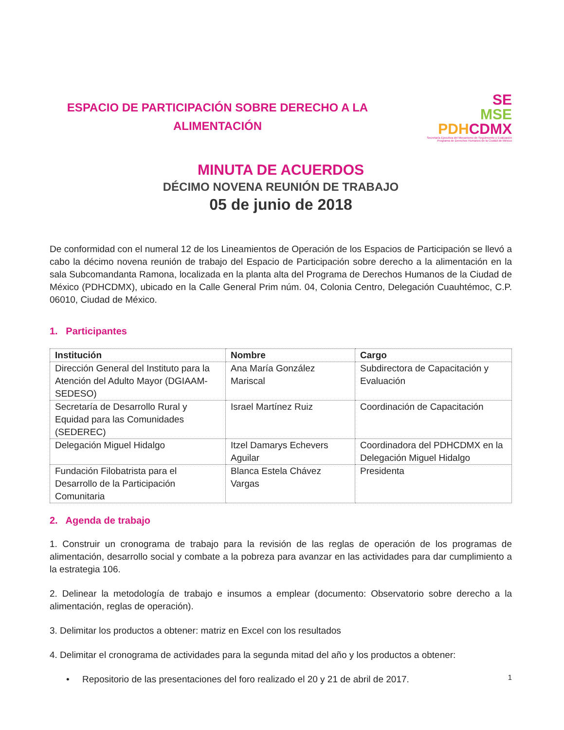ESPACIO DE PARTICIPACIÓN SOBRE DERECHO A LA
ALIMENTACIÓN
SE
MSE
PDH CDMX
Secretaría Ejecutiva del Mecanismo de Seguimiento y Evaluación
Programa de Derechos Humanos de la Ciudad de México
MINUTA DE ACUERDOS
DÉCIMO NOVENA REUNIÓN DE TRABAJO
05 de junio de 2018
De conformidad con el numeral 12 de los Lineamientos de Operación de los Espacios de Participación se llevó a cabo la décimo novena reunión de trabajo del Espacio de Participación sobre derecho a la alimentación en la sala Subcomandanta Ramona, localizada en la planta alta del Programa de Derechos Humanos de la Ciudad de México (PDHCDMX), ubicado en la Calle General Prim núm. 04, Colonia Centro, Delegación Cuauhtémoc, C.P. 06010, Ciudad de México.
1. Participantes
| Institución | Nombre | Cargo |
| --- | --- | --- |
| Dirección General del Instituto para la Atención del Adulto Mayor (DGIAAM-SEDESO) | Ana María González Mariscal | Subdirectora de Capacitación y Evaluación |
| Secretaría de Desarrollo Rural y Equidad para las Comunidades (SEDEREC) | Israel Martínez Ruiz | Coordinación de Capacitación |
| Delegación Miguel Hidalgo | Itzel Damarys Echevers Aguilar | Coordinadora del PDHCDMX en la Delegación Miguel Hidalgo |
| Fundación Filobatrista para el Desarrollo de la Participación Comunitaria | Blanca Estela Chávez Vargas | Presidenta |
2. Agenda de trabajo
1. Construir un cronograma de trabajo para la revisión de las reglas de operación de los programas de alimentación, desarrollo social y combate a la pobreza para avanzar en las actividades para dar cumplimiento a la estrategia 106.
2. Delinear la metodología de trabajo e insumos a emplear (documento: Observatorio sobre derecho a la alimentación, reglas de operación).
3. Delimitar los productos a obtener: matriz en Excel con los resultados
4. Delimitar el cronograma de actividades para la segunda mitad del año y los productos a obtener:
• Repositorio de las presentaciones del foro realizado el 20 y 21 de abril de 2017.
1